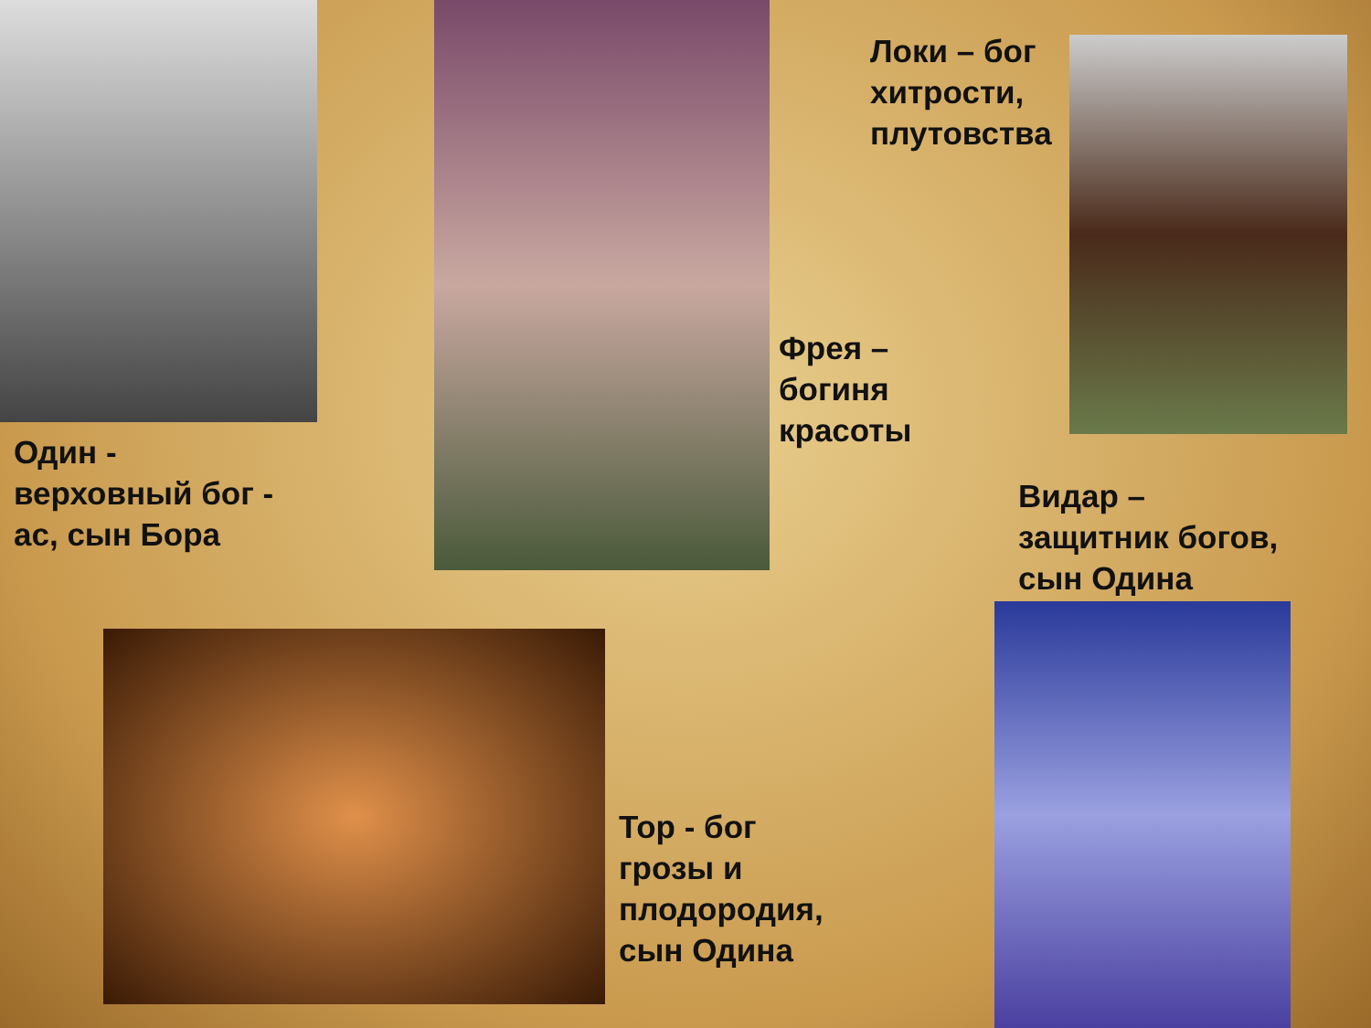Один -
верховный бог -
ас, сын Бора
Фрея –
богиня
красоты
Локи – бог
хитрости,
плутовства
Видар –
защитник богов,
сын Одина
Тор - бог
грозы и
плодородия,
сын Одина